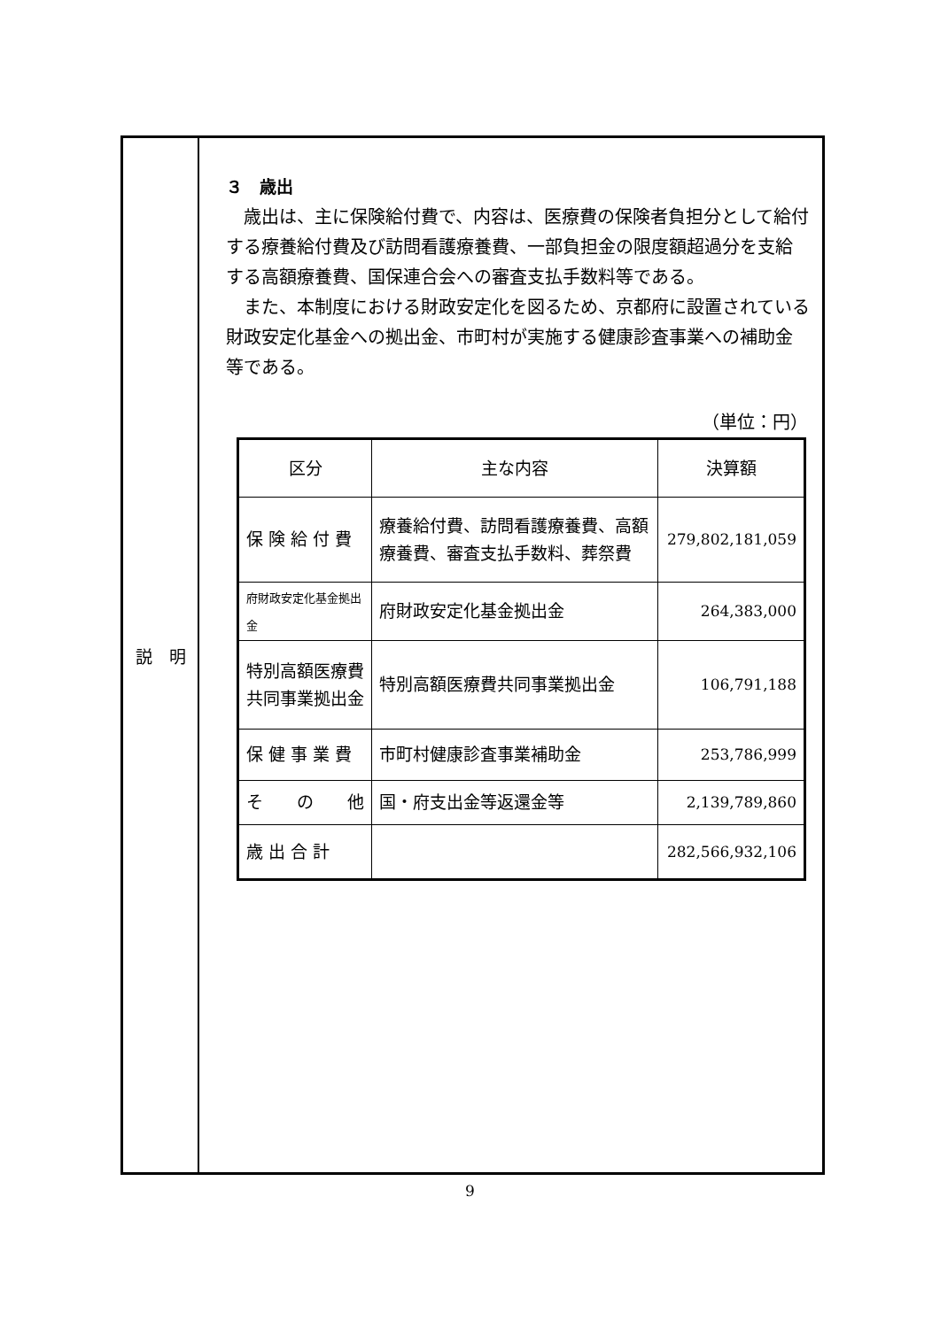説　明
３　歳出
歳出は、主に保険給付費で、内容は、医療費の保険者負担分として給付する療養給付費及び訪問看護療養費、一部負担金の限度額超過分を支給する高額療養費、国保連合会への審査支払手数料等である。
また、本制度における財政安定化を図るため、京都府に設置されている財政安定化基金への拠出金、市町村が実施する健康診査事業への補助金等である。
（単位：円）
| 区分 | 主な内容 | 決算額 |
| --- | --- | --- |
| 保 険 給 付 費 | 療養給付費、訪問看護療養費、高額療養費、審査支払手数料、葬祭費 | 279,802,181,059 |
| 府財政安定化基金拠出金 | 府財政安定化基金拠出金 | 264,383,000 |
| 特別高額医療費共同事業拠出金 | 特別高額医療費共同事業拠出金 | 106,791,188 |
| 保 健 事 業 費 | 市町村健康診査事業補助金 | 253,786,999 |
| そ の 他 | 国・府支出金等返還金等 | 2,139,789,860 |
| 歳 出 合 計 | | 282,566,932,106 |
9